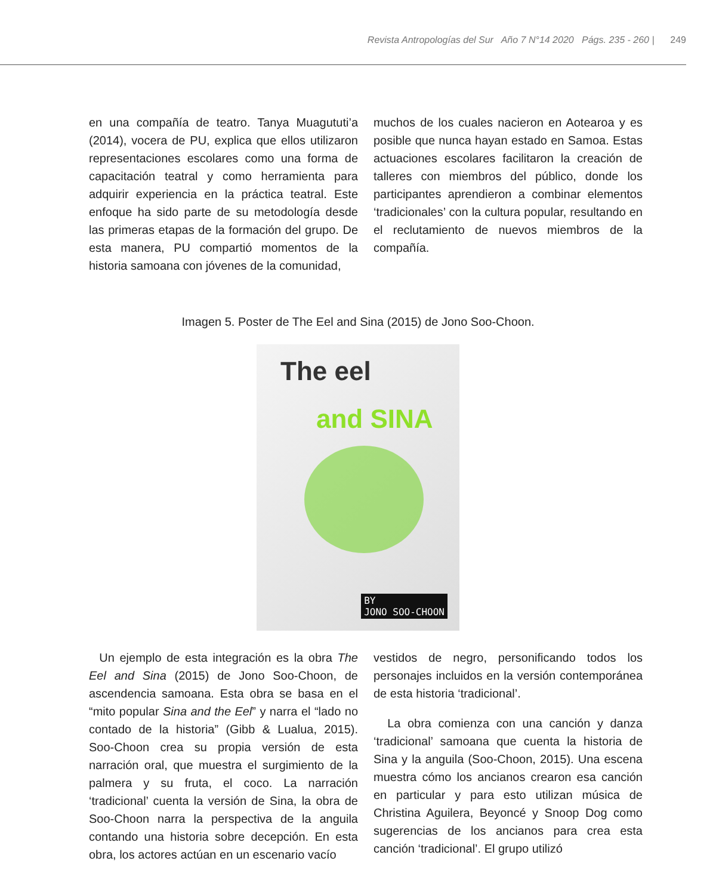Revista Antropologías del Sur Año 7 N°14 2020 Págs. 235 - 260 | 249
en una compañía de teatro. Tanya Muagututi’a (2014), vocera de PU, explica que ellos utilizaron representaciones escolares como una forma de capacitación teatral y como herramienta para adquirir experiencia en la práctica teatral. Este enfoque ha sido parte de su metodología desde las primeras etapas de la formación del grupo. De esta manera, PU compartió momentos de la historia samoana con jóvenes de la comunidad,
muchos de los cuales nacieron en Aotearoa y es posible que nunca hayan estado en Samoa. Estas actuaciones escolares facilitaron la creación de talleres con miembros del público, donde los participantes aprendieron a combinar elementos ‘tradicionales’ con la cultura popular, resultando en el reclutamiento de nuevos miembros de la compañía.
Imagen 5. Poster de The Eel and Sina (2015) de Jono Soo-Choon.
The eel
and SINA
BY
JONO SOO-CHOON
Un ejemplo de esta integración es la obra The Eel and Sina (2015) de Jono Soo-Choon, de ascendencia samoana. Esta obra se basa en el “mito popular Sina and the Eel” y narra el “lado no contado de la historia” (Gibb & Lualua, 2015). Soo-Choon crea su propia versión de esta narración oral, que muestra el surgimiento de la palmera y su fruta, el coco. La narración ‘tradicional’ cuenta la versión de Sina, la obra de Soo-Choon narra la perspectiva de la anguila contando una historia sobre decepción. En esta obra, los actores actúan en un escenario vacío
vestidos de negro, personificando todos los personajes incluidos en la versión contemporánea de esta historia ‘tradicional’.
La obra comienza con una canción y danza ‘tradicional’ samoana que cuenta la historia de Sina y la anguila (Soo-Choon, 2015). Una escena muestra cómo los ancianos crearon esa canción en particular y para esto utilizan música de Christina Aguilera, Beyoncé y Snoop Dog como sugerencias de los ancianos para crea esta canción ‘tradicional’. El grupo utilizó